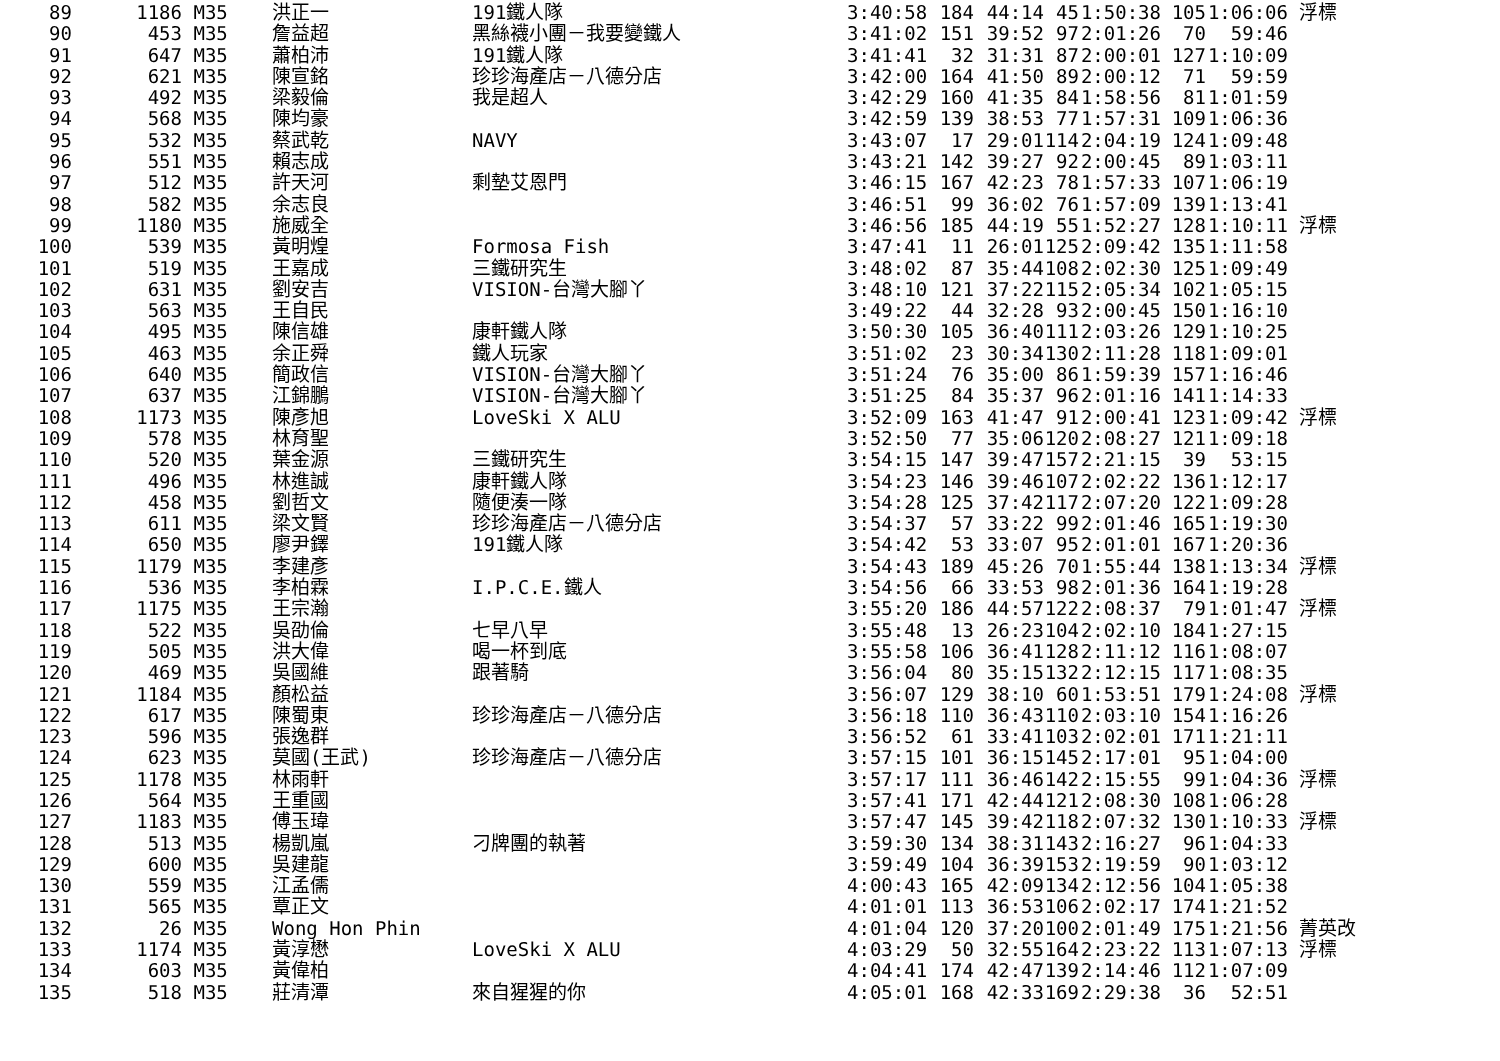| 89 | 1186 | M35 | 洪正一 | 191鐵人隊 | 3:40:58 | 184 | 44:14 | 45 | 1:50:38 | 105 | 1:06:06 | 浮標 |
| 90 | 453 | M35 | 詹益超 | 黑絲襪小團－我要變鐵人 | 3:41:02 | 151 | 39:52 | 97 | 2:01:26 | 70 | 59:46 | |
| 91 | 647 | M35 | 蕭柏沛 | 191鐵人隊 | 3:41:41 | 32 | 31:31 | 87 | 2:00:01 | 127 | 1:10:09 | |
| 92 | 621 | M35 | 陳宣銘 | 珍珍海產店－八德分店 | 3:42:00 | 164 | 41:50 | 89 | 2:00:12 | 71 | 59:59 | |
| 93 | 492 | M35 | 梁毅倫 | 我是超人 | 3:42:29 | 160 | 41:35 | 84 | 1:58:56 | 81 | 1:01:59 | |
| 94 | 568 | M35 | 陳均豪 | | 3:42:59 | 139 | 38:53 | 77 | 1:57:31 | 109 | 1:06:36 | |
| 95 | 532 | M35 | 蔡武乾 | NAVY | 3:43:07 | 17 | 29:01 | 114 | 2:04:19 | 124 | 1:09:48 | |
| 96 | 551 | M35 | 賴志成 | | 3:43:21 | 142 | 39:27 | 92 | 2:00:45 | 89 | 1:03:11 | |
| 97 | 512 | M35 | 許天河 | 剩墊艾恩門 | 3:46:15 | 167 | 42:23 | 78 | 1:57:33 | 107 | 1:06:19 | |
| 98 | 582 | M35 | 余志良 | | 3:46:51 | 99 | 36:02 | 76 | 1:57:09 | 139 | 1:13:41 | |
| 99 | 1180 | M35 | 施威全 | | 3:46:56 | 185 | 44:19 | 55 | 1:52:27 | 128 | 1:10:11 | 浮標 |
| 100 | 539 | M35 | 黃明煌 | Formosa Fish | 3:47:41 | 11 | 26:01 | 125 | 2:09:42 | 135 | 1:11:58 | |
| 101 | 519 | M35 | 王嘉成 | 三鐵研究生 | 3:48:02 | 87 | 35:44 | 108 | 2:02:30 | 125 | 1:09:49 | |
| 102 | 631 | M35 | 劉安吉 | VISION-台灣大腳丫 | 3:48:10 | 121 | 37:22 | 115 | 2:05:34 | 102 | 1:05:15 | |
| 103 | 563 | M35 | 王自民 | | 3:49:22 | 44 | 32:28 | 93 | 2:00:45 | 150 | 1:16:10 | |
| 104 | 495 | M35 | 陳信雄 | 康軒鐵人隊 | 3:50:30 | 105 | 36:40 | 111 | 2:03:26 | 129 | 1:10:25 | |
| 105 | 463 | M35 | 余正舜 | 鐵人玩家 | 3:51:02 | 23 | 30:34 | 130 | 2:11:28 | 118 | 1:09:01 | |
| 106 | 640 | M35 | 簡政信 | VISION-台灣大腳丫 | 3:51:24 | 76 | 35:00 | 86 | 1:59:39 | 157 | 1:16:46 | |
| 107 | 637 | M35 | 江錦鵬 | VISION-台灣大腳丫 | 3:51:25 | 84 | 35:37 | 96 | 2:01:16 | 141 | 1:14:33 | |
| 108 | 1173 | M35 | 陳彥旭 | LoveSki X ALU | 3:52:09 | 163 | 41:47 | 91 | 2:00:41 | 123 | 1:09:42 | 浮標 |
| 109 | 578 | M35 | 林育聖 | | 3:52:50 | 77 | 35:06 | 120 | 2:08:27 | 121 | 1:09:18 | |
| 110 | 520 | M35 | 葉金源 | 三鐵研究生 | 3:54:15 | 147 | 39:47 | 157 | 2:21:15 | 39 | 53:15 | |
| 111 | 496 | M35 | 林進誠 | 康軒鐵人隊 | 3:54:23 | 146 | 39:46 | 107 | 2:02:22 | 136 | 1:12:17 | |
| 112 | 458 | M35 | 劉哲文 | 隨便湊一隊 | 3:54:28 | 125 | 37:42 | 117 | 2:07:20 | 122 | 1:09:28 | |
| 113 | 611 | M35 | 梁文賢 | 珍珍海產店－八德分店 | 3:54:37 | 57 | 33:22 | 99 | 2:01:46 | 165 | 1:19:30 | |
| 114 | 650 | M35 | 廖尹鐸 | 191鐵人隊 | 3:54:42 | 53 | 33:07 | 95 | 2:01:01 | 167 | 1:20:36 | |
| 115 | 1179 | M35 | 李建彥 | | 3:54:43 | 189 | 45:26 | 70 | 1:55:44 | 138 | 1:13:34 | 浮標 |
| 116 | 536 | M35 | 李柏霖 | I.P.C.E.鐵人 | 3:54:56 | 66 | 33:53 | 98 | 2:01:36 | 164 | 1:19:28 | |
| 117 | 1175 | M35 | 王宗瀚 | | 3:55:20 | 186 | 44:57 | 122 | 2:08:37 | 79 | 1:01:47 | 浮標 |
| 118 | 522 | M35 | 吳劭倫 | 七早八早 | 3:55:48 | 13 | 26:23 | 104 | 2:02:10 | 184 | 1:27:15 | |
| 119 | 505 | M35 | 洪大偉 | 喝一杯到底 | 3:55:58 | 106 | 36:41 | 128 | 2:11:12 | 116 | 1:08:07 | |
| 120 | 469 | M35 | 吳國維 | 跟著騎 | 3:56:04 | 80 | 35:15 | 132 | 2:12:15 | 117 | 1:08:35 | |
| 121 | 1184 | M35 | 顏松益 | | 3:56:07 | 129 | 38:10 | 60 | 1:53:51 | 179 | 1:24:08 | 浮標 |
| 122 | 617 | M35 | 陳蜀東 | 珍珍海產店－八德分店 | 3:56:18 | 110 | 36:43 | 110 | 2:03:10 | 154 | 1:16:26 | |
| 123 | 596 | M35 | 張逸群 | | 3:56:52 | 61 | 33:41 | 103 | 2:02:01 | 171 | 1:21:11 | |
| 124 | 623 | M35 | 莫國(王武) | 珍珍海產店－八德分店 | 3:57:15 | 101 | 36:15 | 145 | 2:17:01 | 95 | 1:04:00 | |
| 125 | 1178 | M35 | 林雨軒 | | 3:57:17 | 111 | 36:46 | 142 | 2:15:55 | 99 | 1:04:36 | 浮標 |
| 126 | 564 | M35 | 王重國 | | 3:57:41 | 171 | 42:44 | 121 | 2:08:30 | 108 | 1:06:28 | |
| 127 | 1183 | M35 | 傅玉瑋 | | 3:57:47 | 145 | 39:42 | 118 | 2:07:32 | 130 | 1:10:33 | 浮標 |
| 128 | 513 | M35 | 楊凱嵐 | 刁牌團的執著 | 3:59:30 | 134 | 38:31 | 143 | 2:16:27 | 96 | 1:04:33 | |
| 129 | 600 | M35 | 吳建龍 | | 3:59:49 | 104 | 36:39 | 153 | 2:19:59 | 90 | 1:03:12 | |
| 130 | 559 | M35 | 江孟儒 | | 4:00:43 | 165 | 42:09 | 134 | 2:12:56 | 104 | 1:05:38 | |
| 131 | 565 | M35 | 覃正文 | | 4:01:01 | 113 | 36:53 | 106 | 2:02:17 | 174 | 1:21:52 | |
| 132 | 26 | M35 | Wong Hon Phin | | 4:01:04 | 120 | 37:20 | 100 | 2:01:49 | 175 | 1:21:56 | 菁英改 |
| 133 | 1174 | M35 | 黃淳懋 | LoveSki X ALU | 4:03:29 | 50 | 32:55 | 164 | 2:23:22 | 113 | 1:07:13 | 浮標 |
| 134 | 603 | M35 | 黃偉柏 | | 4:04:41 | 174 | 42:47 | 139 | 2:14:46 | 112 | 1:07:09 | |
| 135 | 518 | M35 | 莊清潭 | 來自猩猩的你 | 4:05:01 | 168 | 42:33 | 169 | 2:29:38 | 36 | 52:51 | |